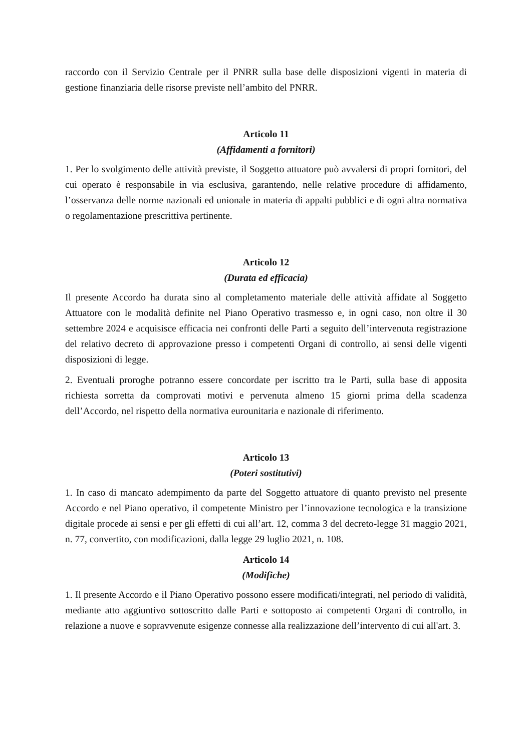raccordo con il Servizio Centrale per il PNRR sulla base delle disposizioni vigenti in materia di gestione finanziaria delle risorse previste nell’ambito del PNRR.
Articolo 11
(Affidamenti a fornitori)
1. Per lo svolgimento delle attività previste, il Soggetto attuatore può avvalersi di propri fornitori, del cui operato è responsabile in via esclusiva, garantendo, nelle relative procedure di affidamento, l’osservanza delle norme nazionali ed unionale in materia di appalti pubblici e di ogni altra normativa o regolamentazione prescrittiva pertinente.
Articolo 12
(Durata ed efficacia)
Il presente Accordo ha durata sino al completamento materiale delle attività affidate al Soggetto Attuatore con le modalità definite nel Piano Operativo trasmesso e, in ogni caso, non oltre il 30 settembre 2024 e acquisisce efficacia nei confronti delle Parti a seguito dell’intervenuta registrazione del relativo decreto di approvazione presso i competenti Organi di controllo, ai sensi delle vigenti disposizioni di legge.
2. Eventuali proroghe potranno essere concordate per iscritto tra le Parti, sulla base di apposita richiesta sorretta da comprovati motivi e pervenuta almeno 15 giorni prima della scadenza dell’Accordo, nel rispetto della normativa eurounitaria e nazionale di riferimento.
Articolo 13
(Poteri sostitutivi)
1. In caso di mancato adempimento da parte del Soggetto attuatore di quanto previsto nel presente Accordo e nel Piano operativo, il competente Ministro per l’innovazione tecnologica e la transizione digitale procede ai sensi e per gli effetti di cui all’art. 12, comma 3 del decreto-legge 31 maggio 2021, n. 77, convertito, con modificazioni, dalla legge 29 luglio 2021, n. 108.
Articolo 14
(Modifiche)
1. Il presente Accordo e il Piano Operativo possono essere modificati/integrati, nel periodo di validità, mediante atto aggiuntivo sottoscritto dalle Parti e sottoposto ai competenti Organi di controllo, in relazione a nuove e sopravvenute esigenze connesse alla realizzazione dell’intervento di cui all'art. 3.